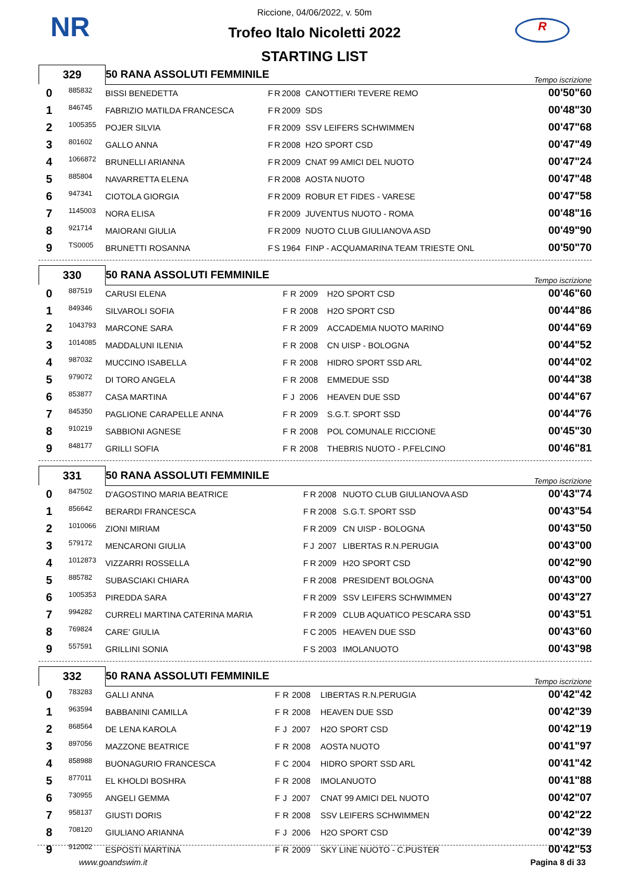NR R
Riccione, 04/06/2022, v. 50m
Trofeo Italo Nicoletti 2022
STARTING LIST
| 329 | | 50 RANA ASSOLUTI FEMMINILE | | | | | Tempo iscrizione |
| 0 | 885832 | BISSI BENEDETTA | F | R | 2008 | CANOTTIERI TEVERE REMO | 00'50"60 |
| 1 | 846745 | FABRIZIO MATILDA FRANCESCA | F | R | 2009 | SDS | 00'48"30 |
| 2 | 1005355 | POJER SILVIA | F | R | 2009 | SSV LEIFERS SCHWIMMEN | 00'47"68 |
| 3 | 801602 | GALLO ANNA | F | R | 2008 | H2O SPORT CSD | 00'47"49 |
| 4 | 1066872 | BRUNELLI ARIANNA | F | R | 2009 | CNAT 99 AMICI DEL NUOTO | 00'47"24 |
| 5 | 885804 | NAVARRETTA ELENA | F | R | 2008 | AOSTA NUOTO | 00'47"48 |
| 6 | 947341 | CIOTOLA GIORGIA | F | R | 2009 | ROBUR ET FIDES - VARESE | 00'47"58 |
| 7 | 1145003 | NORA ELISA | F | R | 2009 | JUVENTUS NUOTO - ROMA | 00'48"16 |
| 8 | 921714 | MAIORANI GIULIA | F | R | 2009 | NUOTO CLUB GIULIANOVA ASD | 00'49"90 |
| 9 | TS0005 | BRUNETTI ROSANNA | F | S | 1964 | FINP - ACQUAMARINA TEAM TRIESTE ONL | 00'50"70 |
| 330 | | 50 RANA ASSOLUTI FEMMINILE | | | | | Tempo iscrizione |
| 0 | 887519 | CARUSI ELENA | F | R | 2009 | H2O SPORT CSD | 00'46"60 |
| 1 | 849346 | SILVAROLI SOFIA | F | R | 2008 | H2O SPORT CSD | 00'44"86 |
| 2 | 1043793 | MARCONE SARA | F | R | 2009 | ACCADEMIA NUOTO MARINO | 00'44"69 |
| 3 | 1014085 | MADDALUNI ILENIA | F | R | 2008 | CN UISP - BOLOGNA | 00'44"52 |
| 4 | 987032 | MUCCINO ISABELLA | F | R | 2008 | HIDRO SPORT SSD ARL | 00'44"02 |
| 5 | 979072 | DI TORO ANGELA | F | R | 2008 | EMMEDUE SSD | 00'44"38 |
| 6 | 853877 | CASA MARTINA | F | J | 2006 | HEAVEN DUE SSD | 00'44"67 |
| 7 | 845350 | PAGLIONE CARAPELLE ANNA | F | R | 2009 | S.G.T. SPORT SSD | 00'44"76 |
| 8 | 910219 | SABBIONI AGNESE | F | R | 2008 | POL COMUNALE RICCIONE | 00'45"30 |
| 9 | 848177 | GRILLI SOFIA | F | R | 2008 | THEBRIS NUOTO - P.FELCINO | 00'46"81 |
| 331 | | 50 RANA ASSOLUTI FEMMINILE | | | | | Tempo iscrizione |
| 0 | 847502 | D'AGOSTINO MARIA BEATRICE | F | R | 2008 | NUOTO CLUB GIULIANOVA ASD | 00'43"74 |
| 1 | 856642 | BERARDI FRANCESCA | F | R | 2008 | S.G.T. SPORT SSD | 00'43"54 |
| 2 | 1010066 | ZIONI MIRIAM | F | R | 2009 | CN UISP - BOLOGNA | 00'43"50 |
| 3 | 579172 | MENCARONI GIULIA | F | J | 2007 | LIBERTAS R.N.PERUGIA | 00'43"00 |
| 4 | 1012873 | VIZZARRI ROSSELLA | F | R | 2009 | H2O SPORT CSD | 00'42"90 |
| 5 | 885782 | SUBASCIAKI CHIARA | F | R | 2008 | PRESIDENT BOLOGNA | 00'43"00 |
| 6 | 1005353 | PIREDDA SARA | F | R | 2009 | SSV LEIFERS SCHWIMMEN | 00'43"27 |
| 7 | 994282 | CURRELI MARTINA CATERINA MARIA | F | R | 2009 | CLUB AQUATICO PESCARA SSD | 00'43"51 |
| 8 | 769824 | CARE' GIULIA | F | C | 2005 | HEAVEN DUE SSD | 00'43"60 |
| 9 | 557591 | GRILLINI SONIA | F | S | 2003 | IMOLANUOTO | 00'43"98 |
| 332 | | 50 RANA ASSOLUTI FEMMINILE | | | | | Tempo iscrizione |
| 0 | 783283 | GALLI ANNA | F | R | 2008 | LIBERTAS R.N.PERUGIA | 00'42"42 |
| 1 | 963594 | BABBANINI CAMILLA | F | R | 2008 | HEAVEN DUE SSD | 00'42"39 |
| 2 | 868564 | DE LENA KAROLA | F | J | 2007 | H2O SPORT CSD | 00'42"19 |
| 3 | 897056 | MAZZONE BEATRICE | F | R | 2008 | AOSTA NUOTO | 00'41"97 |
| 4 | 858988 | BUONAGURIO FRANCESCA | F | C | 2004 | HIDRO SPORT SSD ARL | 00'41"42 |
| 5 | 877011 | EL KHOLDI BOSHRA | F | R | 2008 | IMOLANUOTO | 00'41"88 |
| 6 | 730955 | ANGELI GEMMA | F | J | 2007 | CNAT 99 AMICI DEL NUOTO | 00'42"07 |
| 7 | 958137 | GIUSTI DORIS | F | R | 2008 | SSV LEIFERS SCHWIMMEN | 00'42"22 |
| 8 | 708120 | GIULIANO ARIANNA | F | J | 2006 | H2O SPORT CSD | 00'42"39 |
| 9 | 912002 | ESPOSTI MARTINA | F | R | 2009 | SKY LINE NUOTO - C.PUSTER | 00'42"53 |
www.goandswim.it Pagina 8 di 33